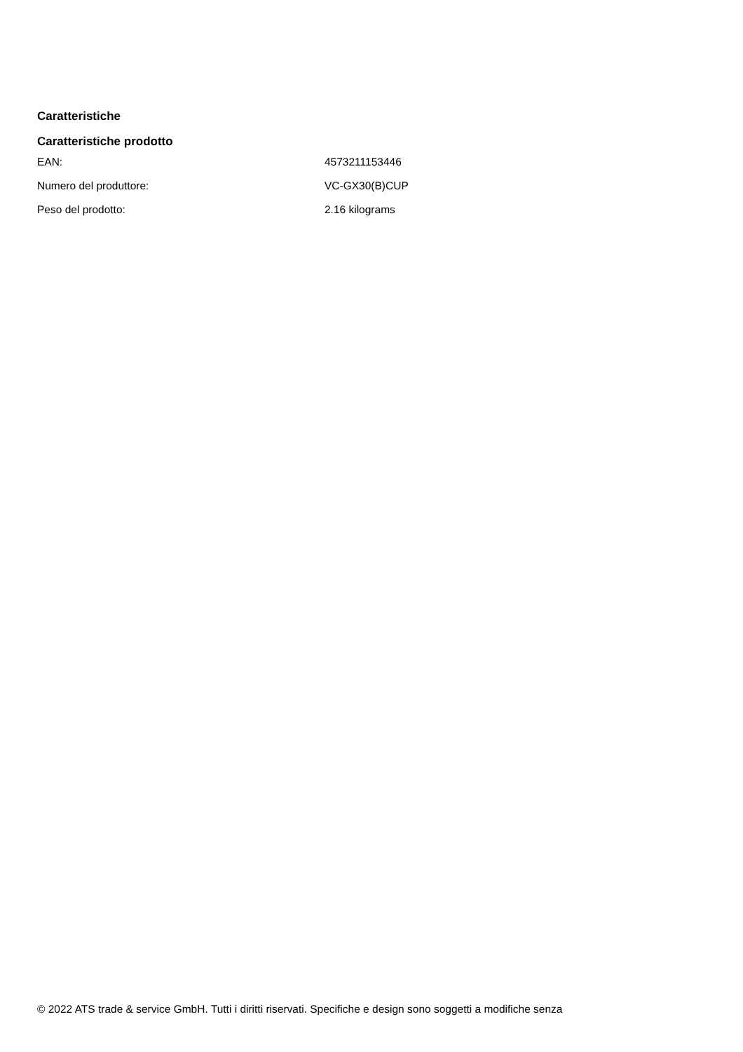Caratteristiche
Caratteristiche prodotto
| EAN: | 4573211153446 |
| Numero del produttore: | VC-GX30(B)CUP |
| Peso del prodotto: | 2.16 kilograms |
© 2022 ATS trade & service GmbH. Tutti i diritti riservati. Specifiche e design sono soggetti a modifiche senza